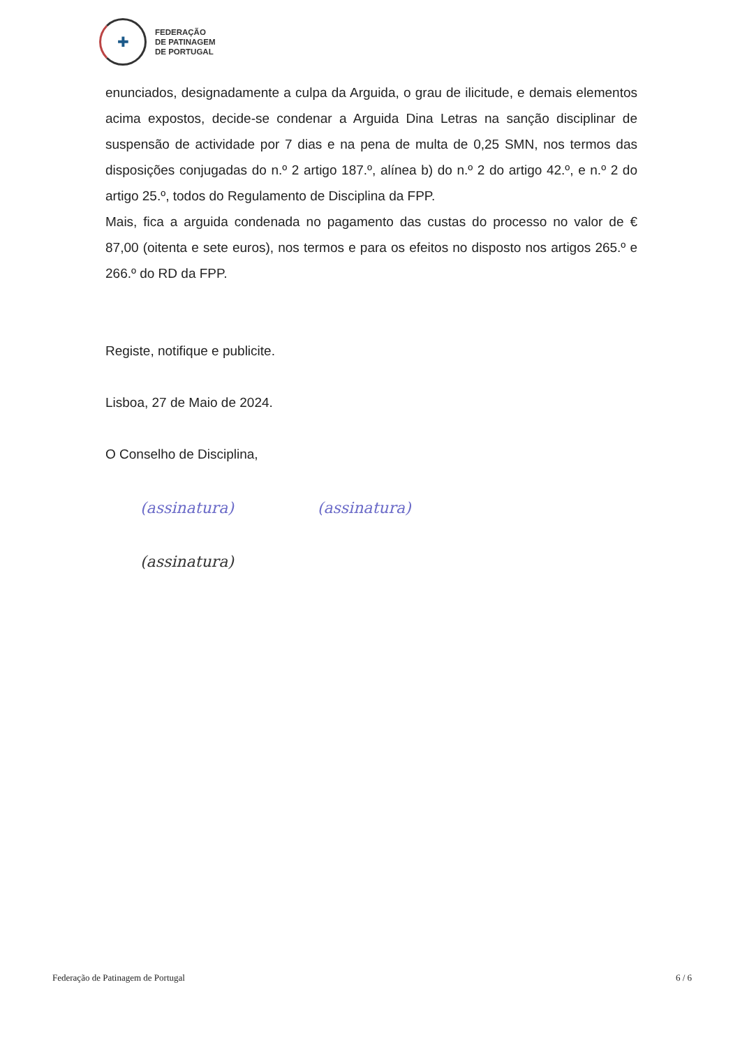✚
FEDERAÇÃO
DE PATINAGEM
DE PORTUGAL
enunciados, designadamente a culpa da Arguida, o grau de ilicitude, e demais elementos acima expostos, decide-se condenar a Arguida Dina Letras na sanção disciplinar de suspensão de actividade por 7 dias e na pena de multa de 0,25 SMN, nos termos das disposições conjugadas do n.º 2 artigo 187.º, alínea b) do n.º 2 do artigo 42.º, e n.º 2 do artigo 25.º, todos do Regulamento de Disciplina da FPP.
Mais, fica a arguida condenada no pagamento das custas do processo no valor de € 87,00 (oitenta e sete euros), nos termos e para os efeitos no disposto nos artigos 265.º e 266.º do RD da FPP.
Registe, notifique e publicite.
Lisboa, 27 de Maio de 2024.
O Conselho de Disciplina,
(assinatura) (assinatura)
(assinatura)
Federação de Patinagem de Portugal 6 / 6